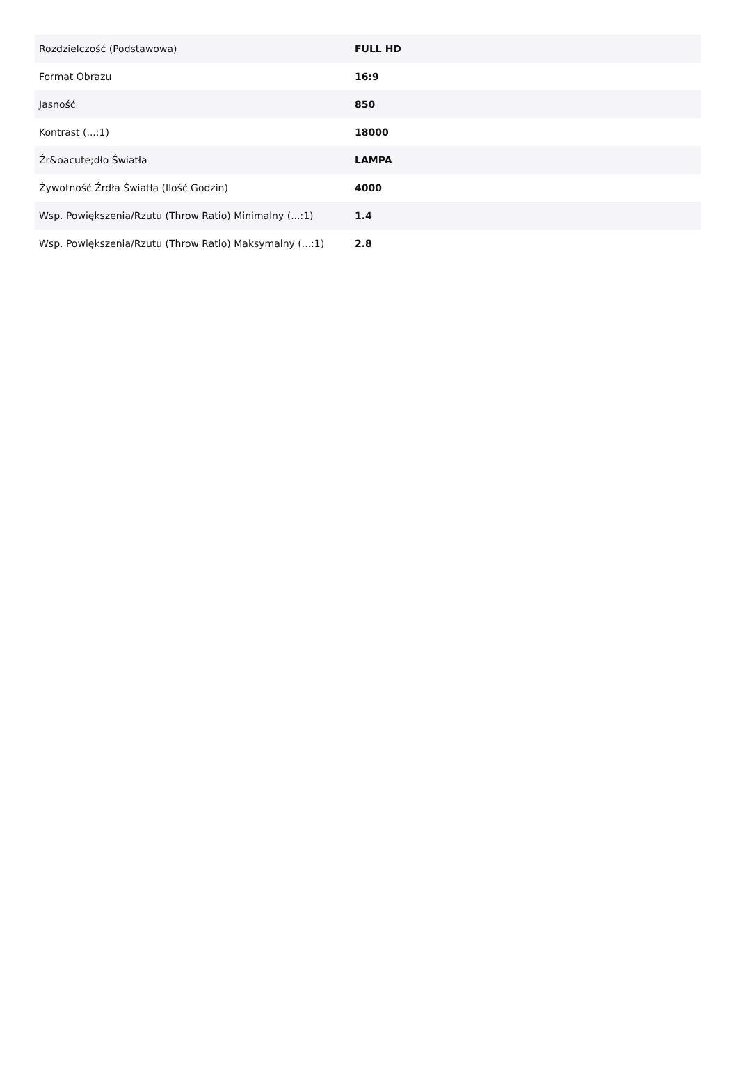| Rozdzielczość (Podstawowa) | FULL HD |
| Format Obrazu | 16:9 |
| Jasność | 850 |
| Kontrast (...:1) | 18000 |
| Źr&oacute;dło Światła | LAMPA |
| Żywotność Źrdła Światła (Ilość Godzin) | 4000 |
| Wsp. Powiększenia/Rzutu (Throw Ratio) Minimalny (...:1) | 1.4 |
| Wsp. Powiększenia/Rzutu (Throw Ratio) Maksymalny (...:1) | 2.8 |